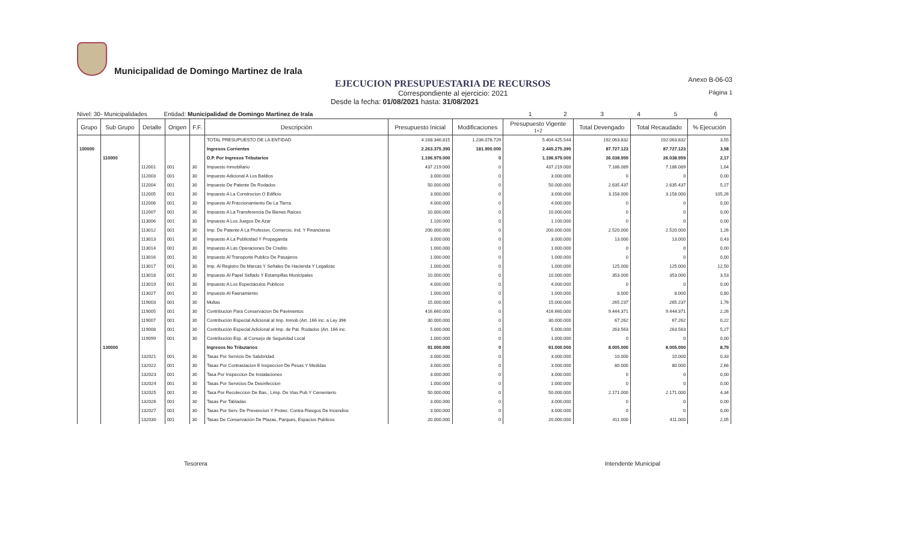Municipalidad de Domingo Martinez de Irala
EJECUCION PRESUPUESTARIA DE RECURSOS
Anexo B-06-03
Correspondiente al ejercicio: 2021
Página 1
Desde la fecha: 01/08/2021 hasta: 31/08/2021
Nivel: 30- Municipalidades Entidad: Municipalidad de Domingo Martinez de Irala 1 2 3 4 5 6
| Grupo | Sub Grupo | Detalle | Origen | F.F. | Descripción | Presupuesto Inicial | Modificaciones | Presupuesto Vigente 1+2 | Total Devengado | Total Recaudado | % Ejecución |
| --- | --- | --- | --- | --- | --- | --- | --- | --- | --- | --- | --- |
| | | | | | TOTAL PRESUPUESTO DE LA ENTIDAD | 4.168.346.815 | 1.236.078.729 | 5.404.425.544 | 192.063.832 | 192.063.832 | 3,55 |
| 100000 | | | | | Ingresos Corrientes | 2.263.375.390 | 181.900.000 | 2.445.275.390 | 87.727.123 | 87.727.123 | 3,58 |
| | 110000 | | | | D.P. Por Ingresos Tributarios | 1.196.979.000 | 0 | 1.196.979.000 | 26.038.959 | 26.038.959 | 2,17 |
| | | 112001 | 001 | 30 | Impuesto Inmobiliario | 437.219.000 | 0 | 437.219.000 | 7.186.089 | 7.186.089 | 1,64 |
| | | 112003 | 001 | 30 | Impuesto Adicional A Los Baldios | 3.000.000 | 0 | 3.000.000 | 0 | 0 | 0,00 |
| | | 112004 | 001 | 30 | Impuesto De Patente De Rodados | 50.000.000 | 0 | 50.000.000 | 2.635.437 | 2.635.437 | 5,27 |
| | | 112005 | 001 | 30 | Impuesto A La Construcion O Edificio | 3.000.000 | 0 | 3.000.000 | 3.158.000 | 3.158.000 | 105,26 |
| | | 112006 | 001 | 30 | Impuesto Al Fraccionamiento De La Tierra | 4.000.000 | 0 | 4.000.000 | 0 | 0 | 0,00 |
| | | 112007 | 001 | 30 | Impuesto A La Transferencia De Bienes Raices | 10.000.000 | 0 | 10.000.000 | 0 | 0 | 0,00 |
| | | 113006 | 001 | 30 | Impuesto A Los Juegos De Azar | 1.100.000 | 0 | 1.100.000 | 0 | 0 | 0,00 |
| | | 113012 | 001 | 30 | Imp. De Patente A La Profesion, Comercio, Ind. Y Financieras | 200.000.000 | 0 | 200.000.000 | 2.520.000 | 2.520.000 | 1,26 |
| | | 113013 | 001 | 30 | Impuesto A La Publicidad Y Propaganda | 3.000.000 | 0 | 3.000.000 | 13.000 | 13.000 | 0,43 |
| | | 113014 | 001 | 30 | Impuesto A Las Operaciones De Credito | 1.000.000 | 0 | 1.000.000 | 0 | 0 | 0,00 |
| | | 113016 | 001 | 30 | Impuesto Al Transporte Publico De Pasajeros | 1.000.000 | 0 | 1.000.000 | 0 | 0 | 0,00 |
| | | 113017 | 001 | 30 | Imp. Al Registro De Marcas Y Señales De Hacienda Y Legalizac | 1.000.000 | 0 | 1.000.000 | 125.000 | 125.000 | 12,50 |
| | | 113018 | 001 | 30 | Impuesto Al Papel Sellado Y Estampillas Municipales | 10.000.000 | 0 | 10.000.000 | 353.000 | 353.000 | 3,53 |
| | | 113019 | 001 | 30 | Impuesto A Los Espectaculos Publicos | 4.000.000 | 0 | 4.000.000 | 0 | 0 | 0,00 |
| | | 113027 | 001 | 30 | Impuesto Al Faenamiento | 1.000.000 | 0 | 1.000.000 | 8.000 | 8.000 | 0,80 |
| | | 119003 | 001 | 30 | Multas | 15.000.000 | 0 | 15.000.000 | 265.237 | 265.237 | 1,76 |
| | | 119005 | 001 | 30 | Contribucion Para Conservacion De Pavimentos | 416.660.000 | 0 | 416.660.000 | 9.444.371 | 9.444.371 | 2,26 |
| | | 119007 | 001 | 30 | Contribución Especial Adicional al Imp. Inmob (Art. 166 inc. a Ley 396 | 30.000.000 | 0 | 30.000.000 | 67.262 | 67.262 | 0,22 |
| | | 119008 | 001 | 30 | Contribución Especial Adicional al Imp. de Pat. Rodados (Art. 166 inc. | 5.000.000 | 0 | 5.000.000 | 263.563 | 263.563 | 5,27 |
| | | 119099 | 001 | 30 | Contribución Esp. al Consejo de Seguridad Local | 1.000.000 | 0 | 1.000.000 | 0 | 0 | 0,00 |
| | 130000 | | | | Ingresos No Tributarios | 91.000.000 | 0 | 91.000.000 | 8.005.000 | 8.005.000 | 8,79 |
| | | 132021 | 001 | 30 | Tasas Por Servicio De Salubridad | 3.000.000 | 0 | 3.000.000 | 10.000 | 10.000 | 0,33 |
| | | 132022 | 001 | 30 | Tasas Por Contrastacion E Inspeccion De Pesas Y Medidas | 3.000.000 | 0 | 3.000.000 | 80.000 | 80.000 | 2,66 |
| | | 132023 | 001 | 30 | Tasa Por Inspeccion De Instalaciones | 3.000.000 | 0 | 3.000.000 | 0 | 0 | 0,00 |
| | | 132024 | 001 | 30 | Tasas Por Servicios De Desinfeccion | 1.000.000 | 0 | 1.000.000 | 0 | 0 | 0,00 |
| | | 132025 | 001 | 30 | Tasa Por Recoleccion De Bas., Limp. De Vias Pub Y Cementerio | 50.000.000 | 0 | 50.000.000 | 2.171.000 | 2.171.000 | 4,34 |
| | | 132026 | 001 | 30 | Tasas Por Tabladas | 3.000.000 | 0 | 3.000.000 | 0 | 0 | 0,00 |
| | | 132027 | 001 | 30 | Tasas Por Serv. De Prevencion Y Protec. Contra Riesgos De Incendios | 3.000.000 | 0 | 3.000.000 | 0 | 0 | 0,00 |
| | | 132030 | 001 | 30 | Tasas De Conservación De Plazas, Parques, Espacios Publicos | 20.000.000 | 0 | 20.000.000 | 411.000 | 411.000 | 2,05 |
Tesorera Intendente Municipal